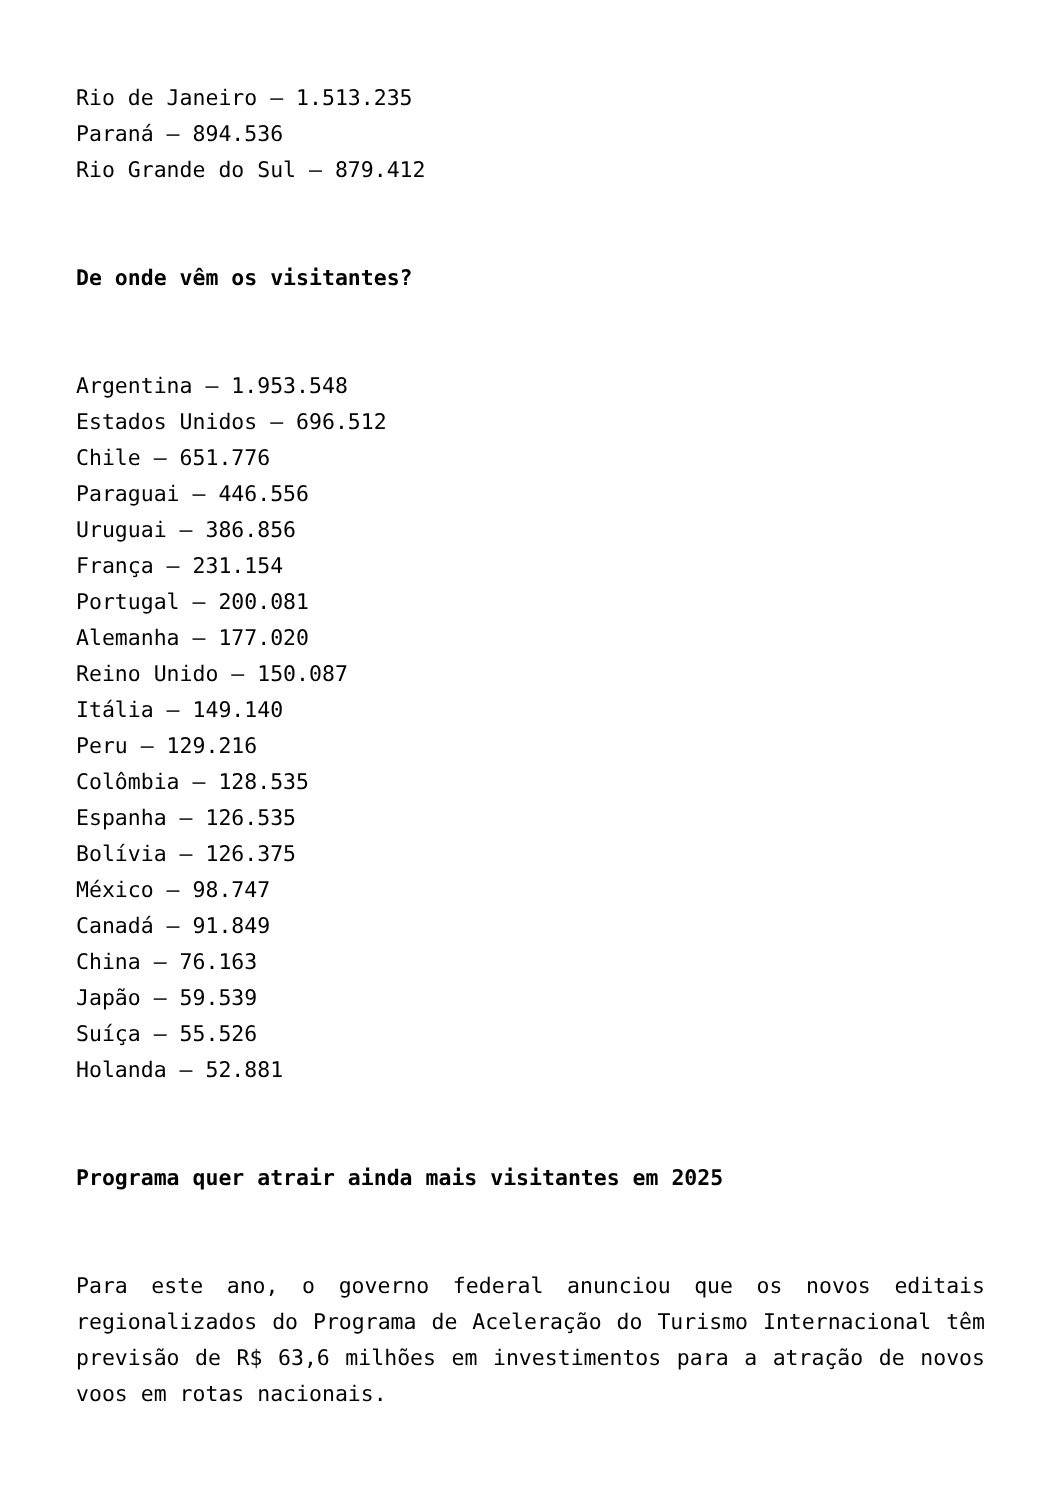Rio de Janeiro – 1.513.235
Paraná – 894.536
Rio Grande do Sul – 879.412
De onde vêm os visitantes?
Argentina – 1.953.548
Estados Unidos – 696.512
Chile – 651.776
Paraguai – 446.556
Uruguai – 386.856
França – 231.154
Portugal – 200.081
Alemanha – 177.020
Reino Unido – 150.087
Itália – 149.140
Peru – 129.216
Colômbia – 128.535
Espanha – 126.535
Bolívia – 126.375
México – 98.747
Canadá – 91.849
China – 76.163
Japão – 59.539
Suíça – 55.526
Holanda – 52.881
Programa quer atrair ainda mais visitantes em 2025
Para este ano, o governo federal anunciou que os novos editais regionalizados do Programa de Aceleração do Turismo Internacional têm previsão de R$ 63,6 milhões em investimentos para a atração de novos voos em rotas nacionais.